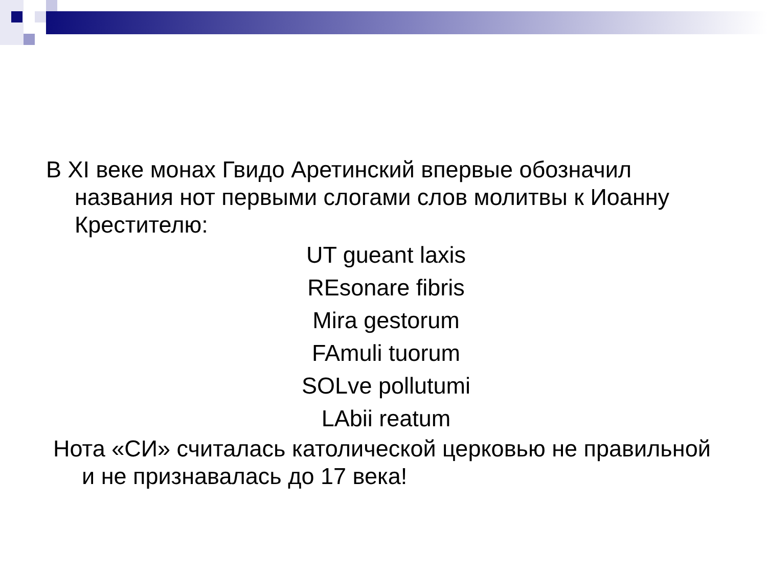В XI веке монах Гвидо Аретинский впервые обозначил названия нот первыми слогами слов молитвы к Иоанну Крестителю:
UT gueant laxis
REsonare fibris
Mira gestorum
FAmuli tuorum
SOLve pollutumi
LAbii reatum
Нота «СИ» считалась католической церковью не правильной и не признавалась до 17 века!